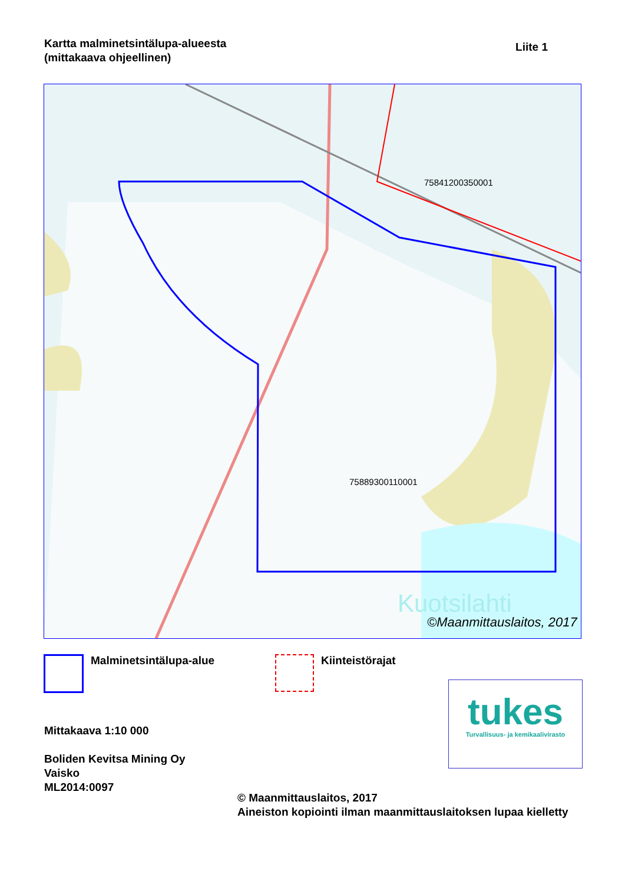Kartta malminetsintälupa-alueesta
(mittakaava ohjeellinen)
Liite 1
75841200350001
75889300110001
Kuotsilahti
©Maanmittauslaitos, 2017
Malminetsintälupa-alue Kiinteistörajat
Mittakaava 1:10 000
Boliden Kevitsa Mining Oy
Vaisko
ML2014:0097
© Maanmittauslaitos, 2017
Aineiston kopiointi ilman maanmittauslaitoksen lupaa kielletty
tukes
Turvallisuus- ja kemikaalivirasto